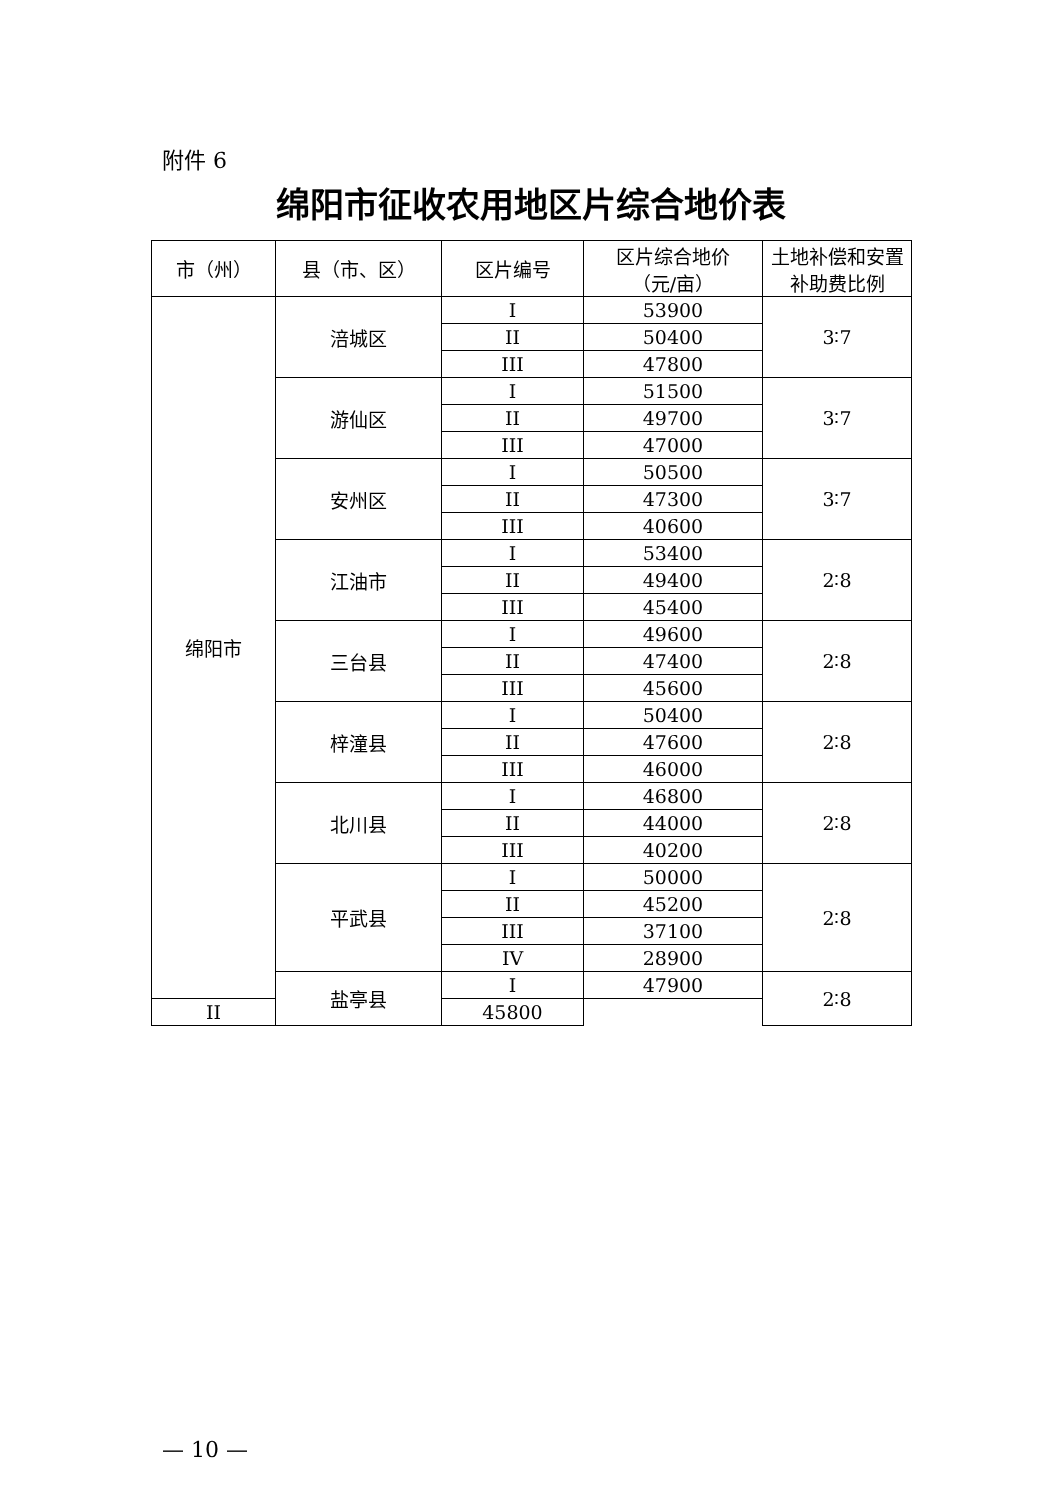附件 6
绵阳市征收农用地区片综合地价表
| 市（州） | 县（市、区） | 区片编号 | 区片综合地价 （元/亩） | 土地补偿和安置补助费比例 |
| --- | --- | --- | --- | --- |
| 绵阳市 | 涪城区 | I | 53900 | 3∶7 |
| | | II | 50400 | |
| | | III | 47800 | |
| | 游仙区 | I | 51500 | 3∶7 |
| | | II | 49700 | |
| | | III | 47000 | |
| | 安州区 | I | 50500 | 3∶7 |
| | | II | 47300 | |
| | | III | 40600 | |
| | 江油市 | I | 53400 | 2∶8 |
| | | II | 49400 | |
| | | III | 45400 | |
| | 三台县 | I | 49600 | 2∶8 |
| | | II | 47400 | |
| | | III | 45600 | |
| | 梓潼县 | I | 50400 | 2∶8 |
| | | II | 47600 | |
| | | III | 46000 | |
| | 北川县 | I | 46800 | 2∶8 |
| | | II | 44000 | |
| | | III | 40200 | |
| | 平武县 | I | 50000 | 2∶8 |
| | | II | 45200 | |
| | | III | 37100 | |
| | | IV | 28900 | |
| | 盐亭县 | I | 47900 | 2∶8 |
| II | | 45800 | | |
— 10 —